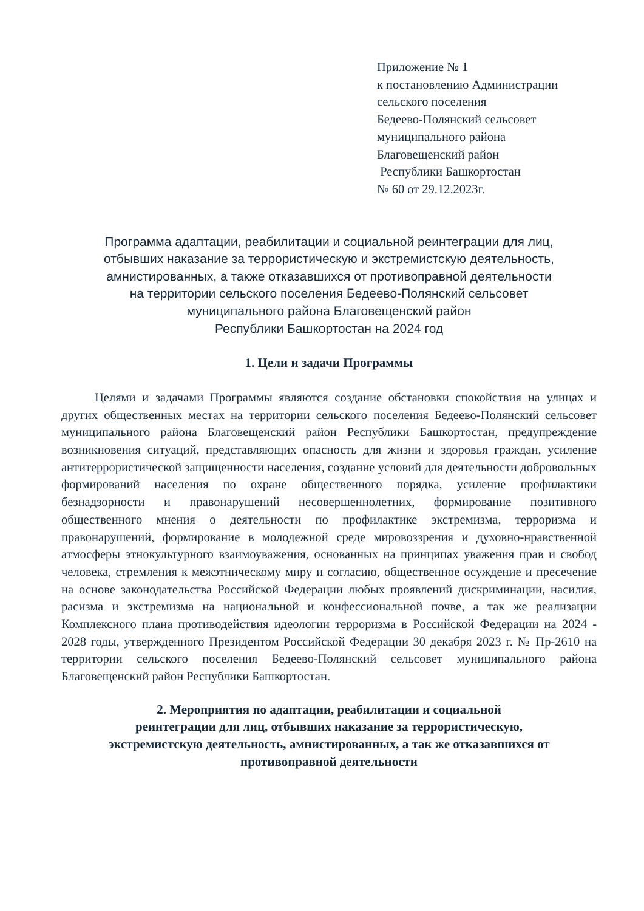Приложение № 1
к постановлению Администрации
сельского поселения
Бедеево-Полянский сельсовет
муниципального района
Благовещенский район
Республики Башкортостан
№ 60 от 29.12.2023г.
Программа адаптации, реабилитации и социальной реинтеграции для лиц,
отбывших наказание за террористическую и экстремистскую деятельность,
амнистированных, а также отказавшихся от противоправной деятельности
на территории сельского поселения Бедеево-Полянский сельсовет
муниципального района Благовещенский район
Республики Башкортостан на 2024 год
1. Цели и задачи Программы
Целями и задачами Программы являются создание обстановки спокойствия на улицах и других общественных местах на территории сельского поселения Бедеево-Полянский сельсовет муниципального района Благовещенский район Республики Башкортостан, предупреждение возникновения ситуаций, представляющих опасность для жизни и здоровья граждан, усиление антитеррористической защищенности населения, создание условий для деятельности добровольных формирований населения по охране общественного порядка, усиление профилактики безнадзорности и правонарушений несовершеннолетних, формирование позитивного общественного мнения о деятельности по профилактике экстремизма, терроризма и правонарушений, формирование в молодежной среде мировоззрения и духовно-нравственной атмосферы этнокультурного взаимоуважения, основанных на принципах уважения прав и свобод человека, стремления к межэтническому миру и согласию, общественное осуждение и пресечение на основе законодательства Российской Федерации любых проявлений дискриминации, насилия, расизма и экстремизма на национальной и конфессиональной почве, а так же реализации Комплексного плана противодействия идеологии терроризма в Российской Федерации на 2024 - 2028 годы, утвержденного Президентом Российской Федерации 30 декабря 2023 г. № Пр-2610 на территории сельского поселения Бедеево-Полянский сельсовет муниципального района Благовещенский район Республики Башкортостан.
2. Мероприятия по адаптации, реабилитации и социальной
реинтеграции для лиц, отбывших наказание за террористическую,
экстремистскую деятельность, амнистированных, а так же отказавшихся от
противоправной деятельности